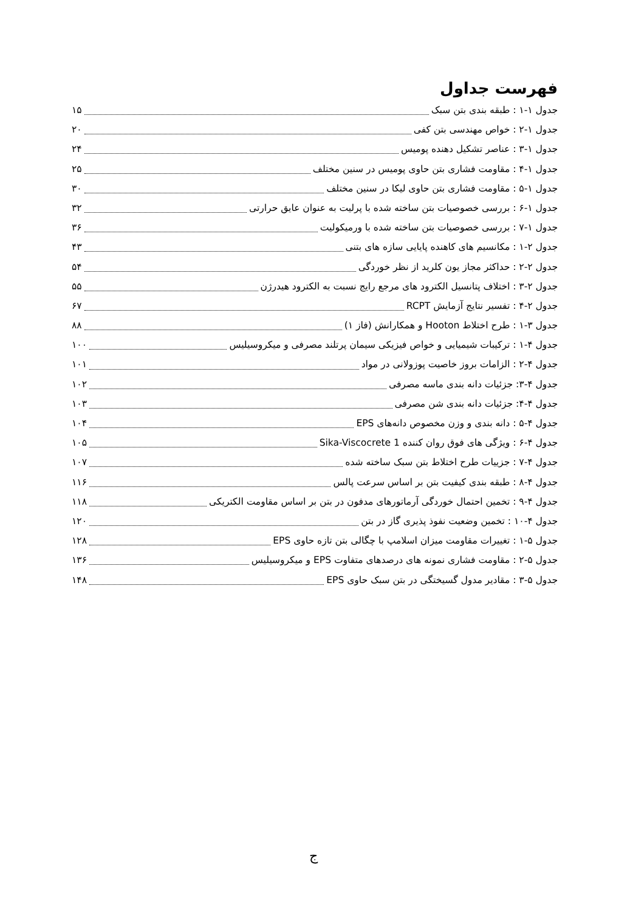فهرست جداول
جدول ۱-۱ : طبقه بندی بتن سبک ۱۵
جدول ۱-۲ : خواص مهندسی بتن کفی ۲۰
جدول ۱-۳ : عناصر تشکیل دهنده پومیس ۲۴
جدول ۱-۴ : مقاومت فشاری بتن حاوی پومیس در سنین مختلف ۲۵
جدول ۱-۵ : مقاومت فشاری بتن حاوی لیکا در سنین مختلف ۳۰
جدول ۱-۶ : بررسی خصوصیات بتن ساخته شده با پرلیت به عنوان عایق حرارتی ۳۲
جدول ۱-۷ : بررسی خصوصیات بتن ساخته شده با ورمیکولیت ۳۶
جدول ۲-۱ : مکانسیم های کاهنده پایایی سازه های بتنی ۴۳
جدول ۲-۲ : حداکثر مجاز یون کلرید از نظر خوردگی ۵۴
جدول ۲-۳ : اختلاف پتانسیل الکترود های مرجع رایج نسبت به الکترود هیدرژن ۵۵
جدول ۲-۴ : تفسیر نتایج آزمایش RCPT ۶۷
جدول ۳-۱ : طرح اختلاط Hooton و همکارانش (فاز ۱) ۸۸
جدول ۴-۱ : ترکیبات شیمیایی و خواص فیزیکی سیمان پرتلند مصرفی و میکروسیلیس ۱۰۰
جدول ۴-۲ : الزامات بروز خاصیت پوزولانی در مواد ۱۰۱
جدول ۴-۳: جزئیات دانه بندی ماسه مصرفی ۱۰۲
جدول ۴-۴: جزئیات دانه بندی شن مصرفی ۱۰۳
جدول ۴-۵ : دانه بندی و وزن مخصوص دانه‌های EPS ۱۰۴
جدول ۴-۶ : ویژگی های فوق روان کننده Sika-Viscocrete 1 ۱۰۵
جدول ۴-۷ : جزییات طرح اختلاط بتن سبک ساخته شده ۱۰۷
جدول ۴-۸ : طبقه بندی کیفیت بتن بر اساس سرعت پالس ۱۱۶
جدول ۴-۹ : تخمین احتمال خوردگی آرماتورهای مدفون در بتن بر اساس مقاومت الکتریکی ۱۱۸
جدول ۴-۱۰ : تخمین وضعیت نفوذ پذیری گاز در بتن ۱۲۰
جدول ۵-۱ : تغییرات مقاومت میزان اسلامپ با چگالی بتن تازه حاوی EPS ۱۲۸
جدول ۵-۲ : مقاومت فشاری نمونه های درصدهای متفاوت EPS و میکروسیلیس ۱۳۶
جدول ۵-۳ : مقادیر مدول گسیختگی در بتن سبک حاوی EPS ۱۴۸
ج